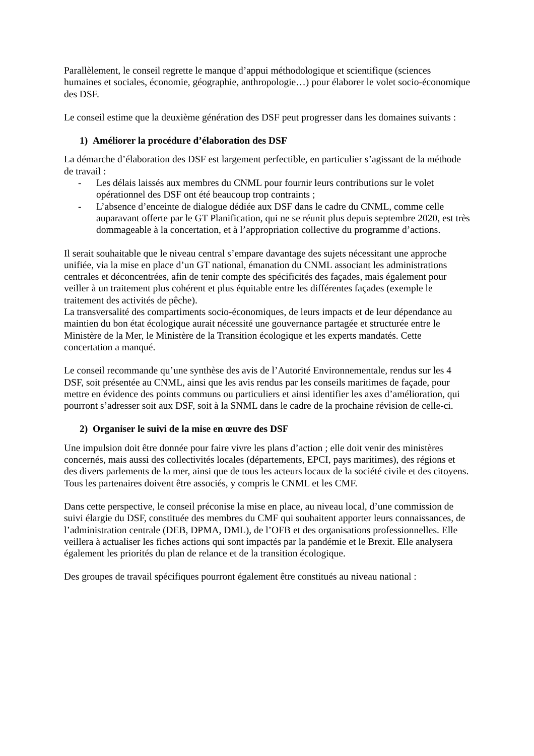Parallèlement, le conseil regrette le manque d’appui méthodologique et scientifique (sciences humaines et sociales, économie, géographie, anthropologie…) pour élaborer le volet socio-économique des DSF.
Le conseil estime que la deuxième génération des DSF peut progresser dans les domaines suivants :
1) Améliorer la procédure d’élaboration des DSF
La démarche d’élaboration des DSF est largement perfectible, en particulier s’agissant de la méthode de travail :
- Les délais laissés aux membres du CNML pour fournir leurs contributions sur le volet opérationnel des DSF ont été beaucoup trop contraints ;
- L’absence d’enceinte de dialogue dédiée aux DSF dans le cadre du CNML, comme celle auparavant offerte par le GT Planification, qui ne se réunit plus depuis septembre 2020, est très dommageable à la concertation, et à l’appropriation collective du programme d’actions.
Il serait souhaitable que le niveau central s’empare davantage des sujets nécessitant une approche unifiée, via la mise en place d’un GT national, émanation du CNML associant les administrations centrales et déconcentrées, afin de tenir compte des spécificités des façades, mais également pour veiller à un traitement plus cohérent et plus équitable entre les différentes façades (exemple le traitement des activités de pêche).
La transversalité des compartiments socio-économiques, de leurs impacts et de leur dépendance au maintien du bon état écologique aurait nécessité une gouvernance partagée et structurée entre le Ministère de la Mer, le Ministère de la Transition écologique et les experts mandatés. Cette concertation a manqué.
Le conseil recommande qu’une synthèse des avis de l’Autorité Environnementale, rendus sur les 4 DSF, soit présentée au CNML, ainsi que les avis rendus par les conseils maritimes de façade, pour mettre en évidence des points communs ou particuliers et ainsi identifier les axes d’amélioration, qui pourront s’adresser soit aux DSF, soit à la SNML dans le cadre de la prochaine révision de celle-ci.
2) Organiser le suivi de la mise en œuvre des DSF
Une impulsion doit être donnée pour faire vivre les plans d’action ; elle doit venir des ministères concernés, mais aussi des collectivités locales (départements, EPCI, pays maritimes), des régions et des divers parlements de la mer, ainsi que de tous les acteurs locaux de la société civile et des citoyens. Tous les partenaires doivent être associés, y compris le CNML et les CMF.
Dans cette perspective, le conseil préconise la mise en place, au niveau local, d’une commission de suivi élargie du DSF, constituée des membres du CMF qui souhaitent apporter leurs connaissances, de l’administration centrale (DEB, DPMA, DML), de l’OFB et des organisations professionnelles. Elle veillera à actualiser les fiches actions qui sont impactés par la pandémie et le Brexit. Elle analysera également les priorités du plan de relance et de la transition écologique.
Des groupes de travail spécifiques pourront également être constitués au niveau national :